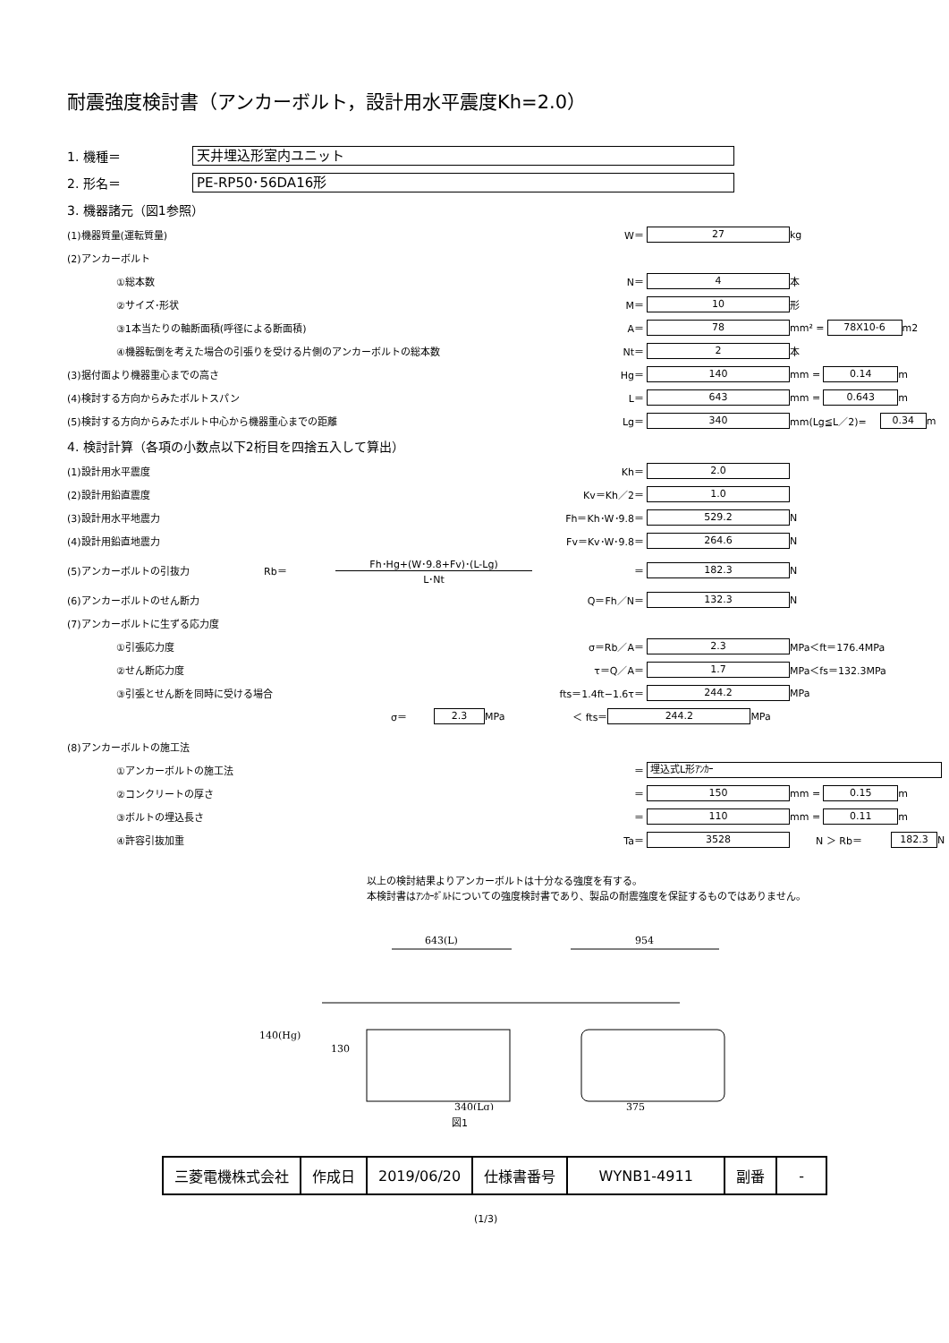耐震強度検討書（アンカーボルト，設計用水平震度Kh=2.0）
1. 機種＝
天井埋込形室内ユニット
2. 形名＝
PE-RP50･56DA16形
3. 機器諸元（図1参照）
(1)機器質量(運転質量) W＝ 27 kg
(2)アンカーボルト
①総本数 N＝ 4 本
②サイズ･形状 M＝ 10 形
③1本当たりの軸断面積(呼径による断面積) A＝ 78 mm² = 78X10-6 m2
④機器転倒を考えた場合の引張りを受ける片側のアンカーボルトの総本数 Nt＝ 2 本
(3)据付面より機器重心までの高さ Hg＝ 140 mm = 0.14 m
(4)検討する方向からみたボルトスパン L＝ 643 mm = 0.643 m
(5)検討する方向からみたボルト中心から機器重心までの距離 Lg＝ 340 mm(Lg≦L／2)= 0.34 m
4. 検討計算（各項の小数点以下2桁目を四捨五入して算出）
(1)設計用水平震度 Kh＝ 2.0
(2)設計用鉛直震度 Kv＝Kh／2＝ 1.0
(3)設計用水平地震力 Fh＝Kh･W･9.8＝ 529.2 N
(4)設計用鉛直地震力 Fv＝Kv･W･9.8＝ 264.6 N
(5)アンカーボルトの引抜力 Rb＝ Fh･Hg+(W･9.8+Fv)･(L-Lg)
L･Nt ＝ 182.3 N
(6)アンカーボルトのせん断力 Q＝Fh／N＝ 132.3 N
(7)アンカーボルトに生ずる応力度
①引張応力度 σ＝Rb／A＝ 2.3 MPa＜ft＝176.4MPa
②せん断応力度 τ＝Q／A＝ 1.7 MPa＜fs＝132.3MPa
③引張とせん断を同時に受ける場合 fts＝1.4ft−1.6τ＝ 244.2 MPa
σ＝ 2.3 MPa ＜ fts＝ 244.2 MPa
(8)アンカーボルトの施工法
①アンカーボルトの施工法 ＝ 埋込式L形ｱﾝｶｰ
②コンクリートの厚さ ＝ 150 mm = 0.15 m
③ボルトの埋込長さ ＝ 110 mm = 0.11 m
④許容引抜加重 Ta＝ 3528 N ＞ Rb＝ 182.3 N
以上の検討結果よりアンカーボルトは十分なる強度を有する。
本検討書はｱﾝｶｰﾎﾞﾙﾄについての強度検討書であり、製品の耐震強度を保証するものではありません。
643(L)
954
140(Hg)
130
340(Lg)
375
図1
| 三菱電機株式会社 | 作成日 | 2019/06/20 | 仕様書番号 | WYNB1-4911 | 副番 | - |
(1/3)